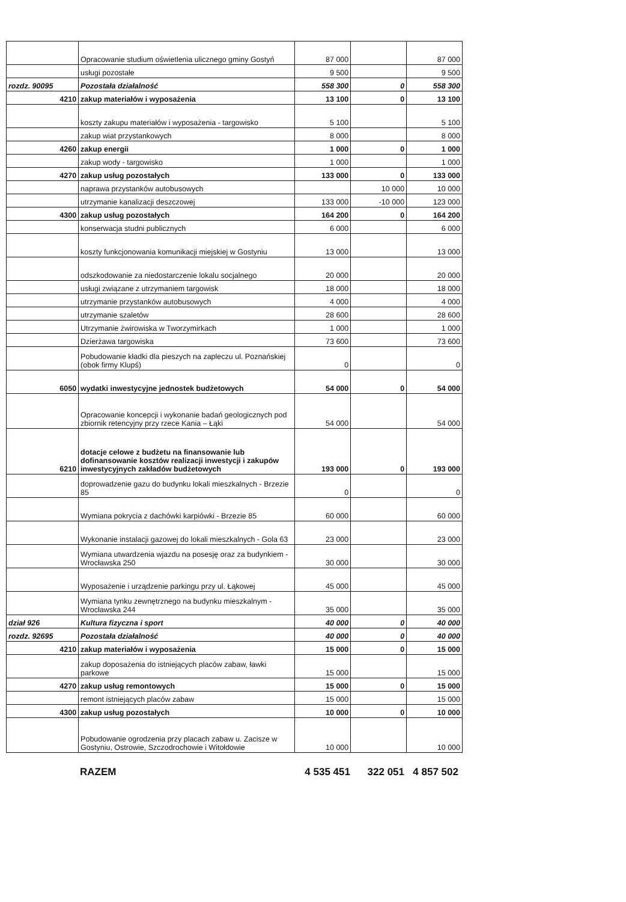| | Opracowanie studium oświetlenia ulicznego gminy Gostyń | 87 000 | | 87 000 |
| | usługi pozostałe | 9 500 | | 9 500 |
| rozdz. 90095 | Pozostała działalność | 558 300 | 0 | 558 300 |
| 4210 | zakup materiałów i wyposażenia | 13 100 | 0 | 13 100 |
| | koszty zakupu materiałów i wyposażenia - targowisko | 5 100 | | 5 100 |
| | zakup wiat przystankowych | 8 000 | | 8 000 |
| 4260 | zakup energii | 1 000 | 0 | 1 000 |
| | zakup wody - targowisko | 1 000 | | 1 000 |
| 4270 | zakup usług pozostałych | 133 000 | 0 | 133 000 |
| | naprawa przystanków autobusowych | | 10 000 | 10 000 |
| | utrzymanie kanalizacji deszczowej | 133 000 | -10 000 | 123 000 |
| 4300 | zakup usług pozostałych | 164 200 | 0 | 164 200 |
| | konserwacja studni publicznych | 6 000 | | 6 000 |
| | koszty funkcjonowania komunikacji miejskiej w Gostyniu | 13 000 | | 13 000 |
| | odszkodowanie za niedostarczenie lokalu socjalnego | 20 000 | | 20 000 |
| | usługi związane z utrzymaniem targowisk | 18 000 | | 18 000 |
| | utrzymanie przystanków autobusowych | 4 000 | | 4 000 |
| | utrzymanie szaletów | 28 600 | | 28 600 |
| | Utrzymanie żwirowiska w Tworzymirkach | 1 000 | | 1 000 |
| | Dzierżawa targowiska | 73 600 | | 73 600 |
| | Pobudowanie kładki dla pieszych na zapleczu ul. Poznańskiej (obok firmy Klupś) | 0 | | 0 |
| 6050 | wydatki inwestycyjne jednostek budżetowych | 54 000 | 0 | 54 000 |
| | Opracowanie koncepcji i wykonanie badań geologicznych pod zbiornik retencyjny przy rzece Kania – Łąki | 54 000 | | 54 000 |
| 6210 | dotacje celowe z budżetu na finansowanie lub dofinansowanie kosztów realizacji inwestycji i zakupów inwestycyjnych zakładów budżetowych | 193 000 | 0 | 193 000 |
| | doprowadzenie gazu do budynku lokali mieszkalnych - Brzezie 85 | 0 | | 0 |
| | Wymiana pokrycia z dachówki karpiówki - Brzezie 85 | 60 000 | | 60 000 |
| | Wykonanie instalacji gazowej do lokali mieszkalnych - Gola 63 | 23 000 | | 23 000 |
| | Wymiana utwardzenia wjazdu na posesję oraz za budynkiem - Wrocławska 250 | 30 000 | | 30 000 |
| | Wyposażenie i urządzenie parkingu przy ul. Łąkowej | 45 000 | | 45 000 |
| | Wymiana tynku zewnętrznego na budynku mieszkalnym - Wrocławska 244 | 35 000 | | 35 000 |
| dział 926 | Kultura fizyczna i sport | 40 000 | 0 | 40 000 |
| rozdz. 92695 | Pozostała działalność | 40 000 | 0 | 40 000 |
| 4210 | zakup materiałów i wyposażenia | 15 000 | 0 | 15 000 |
| | zakup doposażenia do istniejących placów zabaw, ławki parkowe | 15 000 | | 15 000 |
| 4270 | zakup usług remontowych | 15 000 | 0 | 15 000 |
| | remont istniejących placów zabaw | 15 000 | | 15 000 |
| 4300 | zakup usług pozostałych | 10 000 | 0 | 10 000 |
| | Pobudowanie ogrodzenia przy placach zabaw u. Zacisze w Gostyniu, Ostrowie, Szczodrochowie i Witołdowie | 10 000 | | 10 000 |
RAZEM 4 535 451 322 051 4 857 502